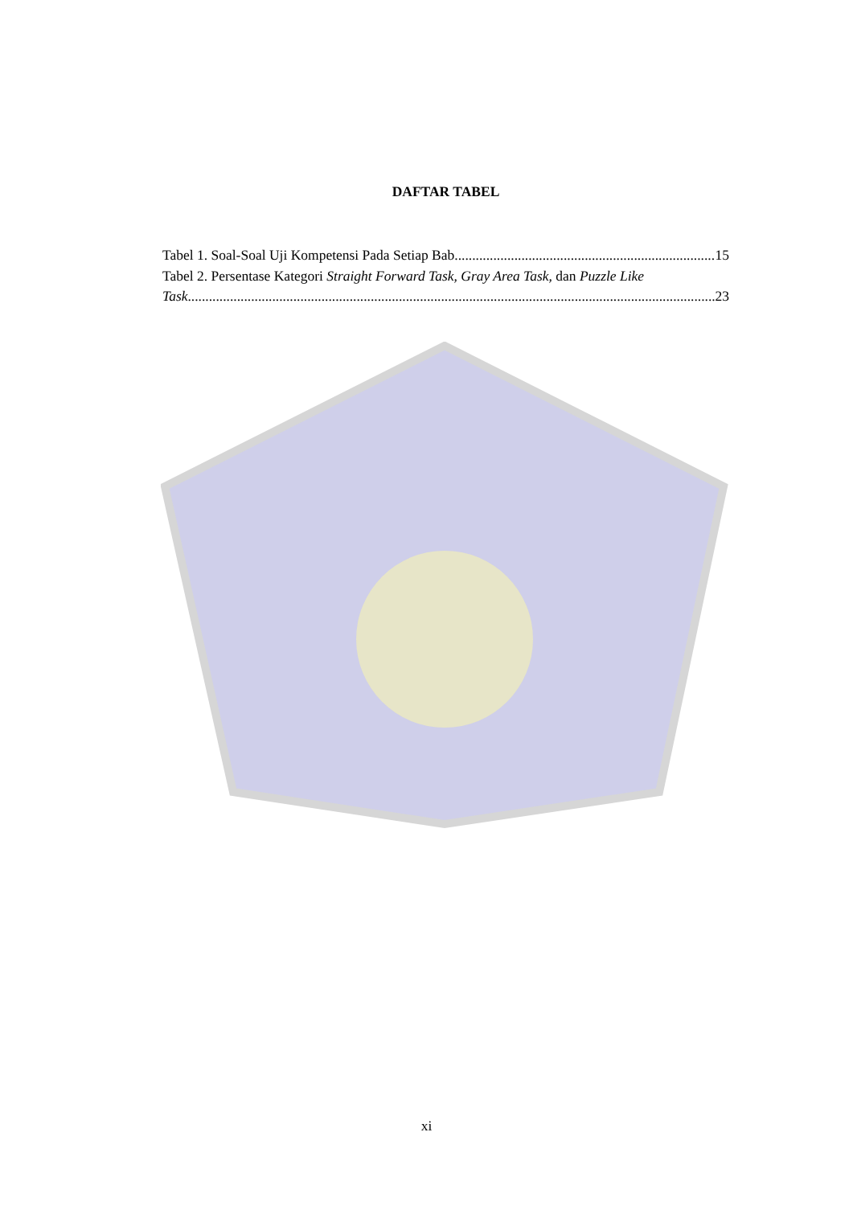DAFTAR TABEL
Tabel 1. Soal-Soal Uji Kompetensi Pada Setiap Bab 15
Tabel 2. Persentase Kategori Straight Forward Task, Gray Area Task, dan Puzzle Like
Task 23
xi